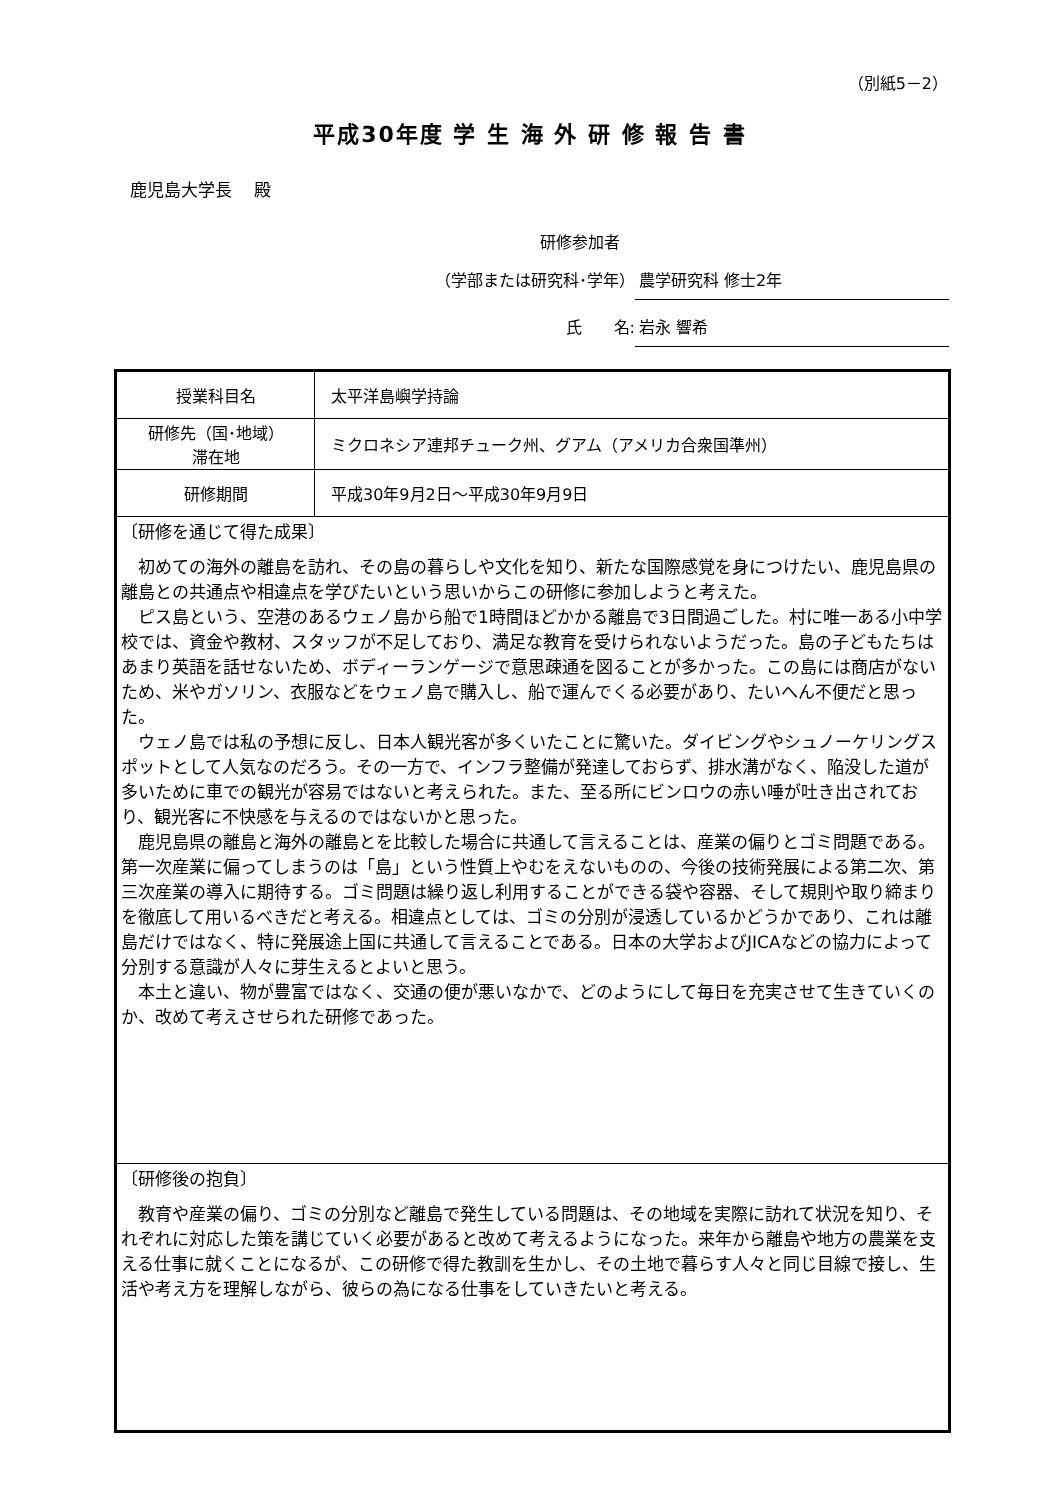（別紙5－2）
平成30年度 学 生 海 外 研 修 報 告 書
鹿児島大学長　 殿
研修参加者
（学部または研究科･学年） 農学研究科 修士2年
氏　　名: 岩永 響希
| 授業科目名 | 太平洋島嶼学持論 |
| 研修先（国･地域） 滞在地 | ミクロネシア連邦チューク州、グアム（アメリカ合衆国準州） |
| 研修期間 | 平成30年9月2日～平成30年9月9日 |
| 〔研修を通じて得た成果〕 初めての海外の離島を訪れ、その島の暮らしや文化を知り、新たな国際感覚を身につけたい、鹿児島県の離島との共通点や相違点を学びたいという思いからこの研修に参加しようと考えた。 ピス島という、空港のあるウェノ島から船で1時間ほどかかる離島で3日間過ごした。村に唯一ある小中学校では、資金や教材、スタッフが不足しており、満足な教育を受けられないようだった。島の子どもたちはあまり英語を話せないため、ボディーランゲージで意思疎通を図ることが多かった。この島には商店がないため、米やガソリン、衣服などをウェノ島で購入し、船で運んでくる必要があり、たいへん不便だと思った。 ウェノ島では私の予想に反し、日本人観光客が多くいたことに驚いた。ダイビングやシュノーケリングスポットとして人気なのだろう。その一方で、インフラ整備が発達しておらず、排水溝がなく、陥没した道が多いために車での観光が容易ではないと考えられた。また、至る所にビンロウの赤い唾が吐き出されており、観光客に不快感を与えるのではないかと思った。 鹿児島県の離島と海外の離島とを比較した場合に共通して言えることは、産業の偏りとゴミ問題である。第一次産業に偏ってしまうのは「島」という性質上やむをえないものの、今後の技術発展による第二次、第三次産業の導入に期待する。ゴミ問題は繰り返し利用することができる袋や容器、そして規則や取り締まりを徹底して用いるべきだと考える。相違点としては、ゴミの分別が浸透しているかどうかであり、これは離島だけではなく、特に発展途上国に共通して言えることである。日本の大学およびJICAなどの協力によって分別する意識が人々に芽生えるとよいと思う。 本土と違い、物が豊富ではなく、交通の便が悪いなかで、どのようにして毎日を充実させて生きていくのか、改めて考えさせられた研修であった。 | |
| 〔研修後の抱負〕 教育や産業の偏り、ゴミの分別など離島で発生している問題は、その地域を実際に訪れて状況を知り、それぞれに対応した策を講じていく必要があると改めて考えるようになった。来年から離島や地方の農業を支える仕事に就くことになるが、この研修で得た教訓を生かし、その土地で暮らす人々と同じ目線で接し、生活や考え方を理解しながら、彼らの為になる仕事をしていきたいと考える。 | |